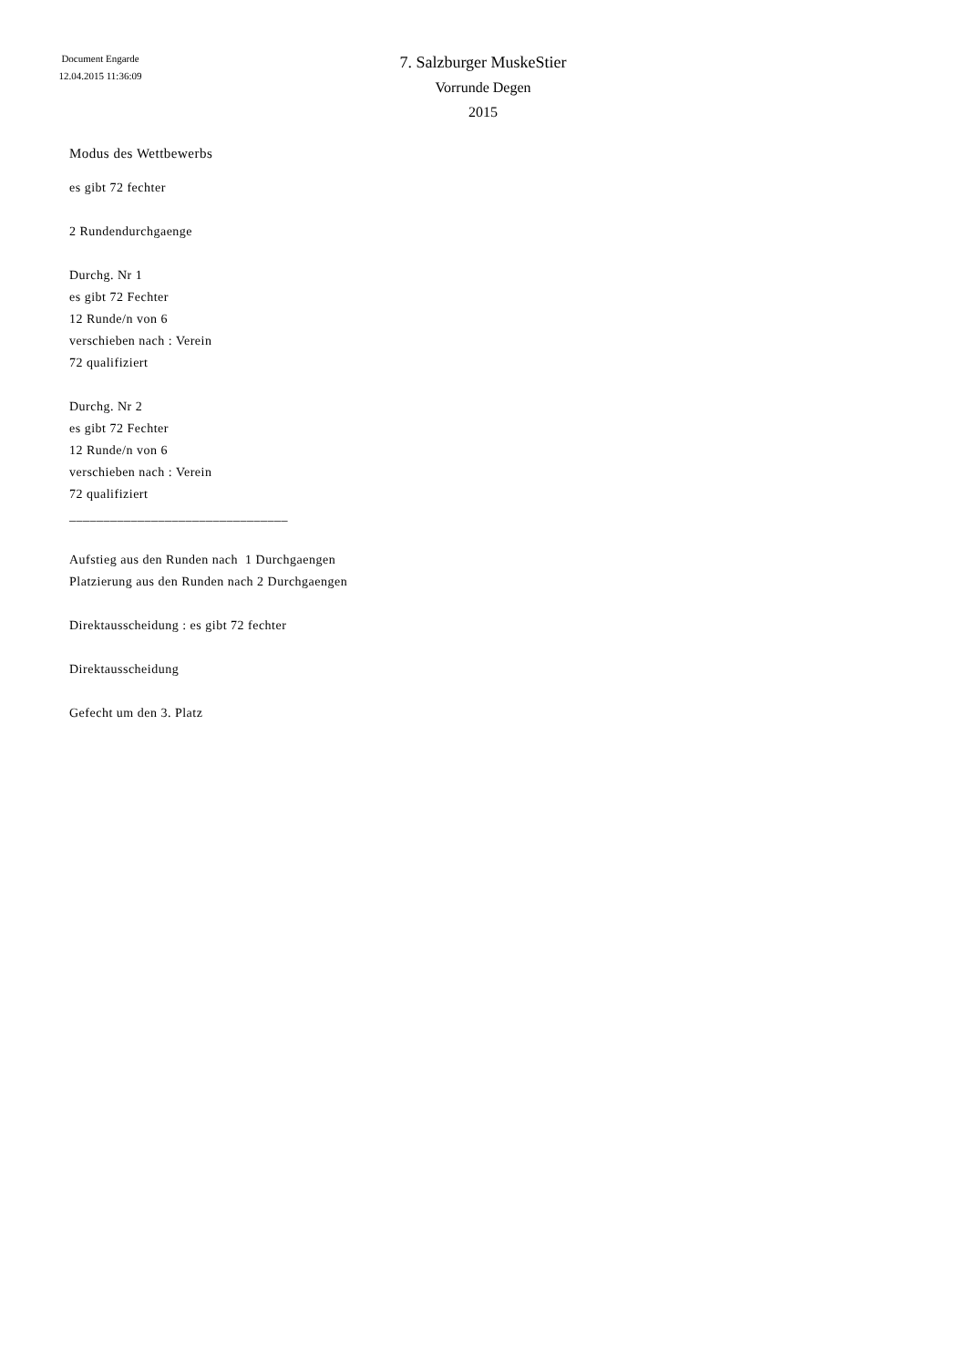Document Engarde
12.04.2015 11:36:09
7. Salzburger MuskeStier
Vorrunde Degen
2015
Modus des Wettbewerbs
es gibt 72 fechter
2 Rundendurchgaenge
Durchg. Nr 1
es gibt 72 Fechter
12 Runde/n von 6
verschieben nach : Verein
72 qualifiziert
Durchg. Nr 2
es gibt 72 Fechter
12 Runde/n von 6
verschieben nach : Verein
72 qualifiziert
________________________________
Aufstieg aus den Runden nach 1 Durchgaengen
Platzierung aus den Runden nach 2 Durchgaengen
Direktausscheidung : es gibt 72 fechter
Direktausscheidung
Gefecht um den 3. Platz